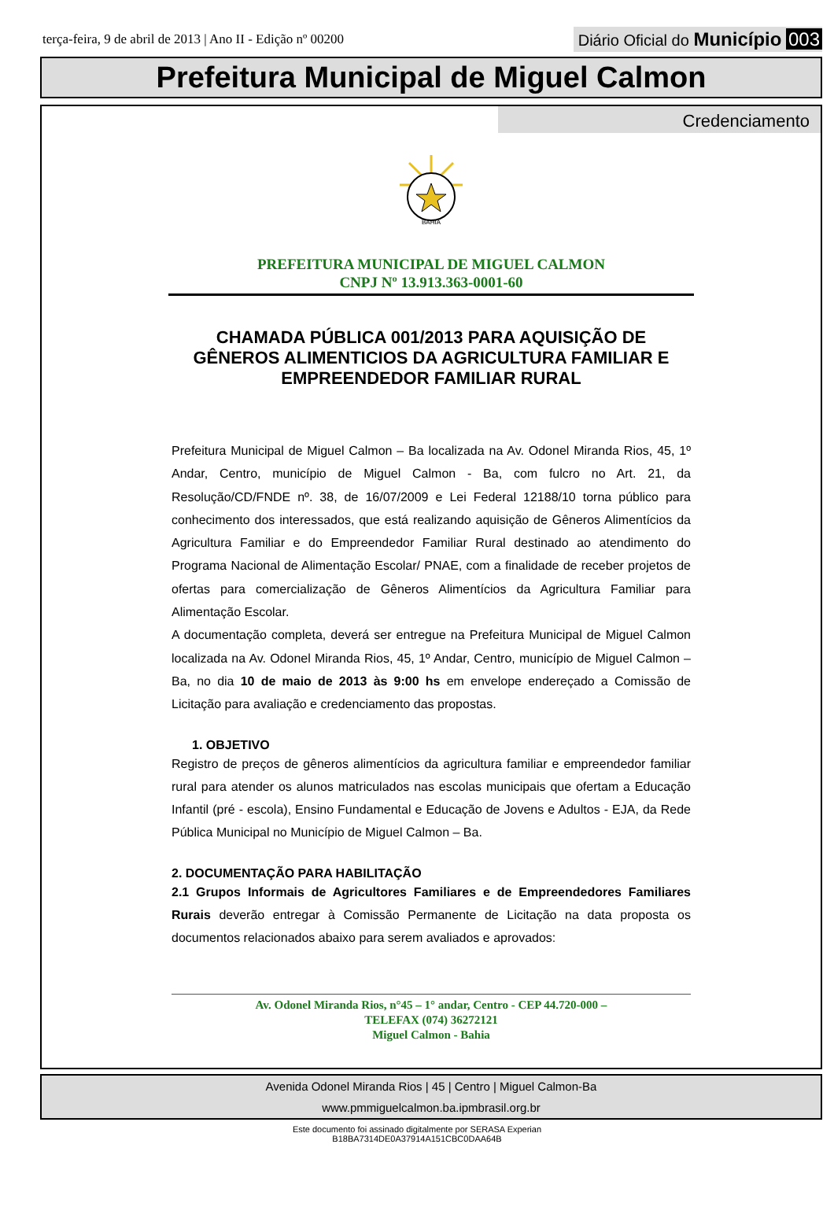terça-feira, 9 de abril de 2013 | Ano II - Edição nº 00200 Diário Oficial do Município 003
Prefeitura Municipal de Miguel Calmon
Credenciamento
BAHIA
PREFEITURA MUNICIPAL DE MIGUEL CALMON
CNPJ Nº 13.913.363-0001-60
CHAMADA PÚBLICA 001/2013 PARA AQUISIÇÃO DE GÊNEROS ALIMENTICIOS DA AGRICULTURA FAMILIAR E EMPREENDEDOR FAMILIAR RURAL
Prefeitura Municipal de Miguel Calmon – Ba localizada na Av. Odonel Miranda Rios, 45, 1º Andar, Centro, município de Miguel Calmon - Ba, com fulcro no Art. 21, da Resolução/CD/FNDE nº. 38, de 16/07/2009 e Lei Federal 12188/10 torna público para conhecimento dos interessados, que está realizando aquisição de Gêneros Alimentícios da Agricultura Familiar e do Empreendedor Familiar Rural destinado ao atendimento do Programa Nacional de Alimentação Escolar/ PNAE, com a finalidade de receber projetos de ofertas para comercialização de Gêneros Alimentícios da Agricultura Familiar para Alimentação Escolar.
A documentação completa, deverá ser entregue na Prefeitura Municipal de Miguel Calmon localizada na Av. Odonel Miranda Rios, 45, 1º Andar, Centro, município de Miguel Calmon – Ba, no dia 10 de maio de 2013 às 9:00 hs em envelope endereçado a Comissão de Licitação para avaliação e credenciamento das propostas.
1. OBJETIVO
Registro de preços de gêneros alimentícios da agricultura familiar e empreendedor familiar rural para atender os alunos matriculados nas escolas municipais que ofertam a Educação Infantil (pré - escola), Ensino Fundamental e Educação de Jovens e Adultos - EJA, da Rede Pública Municipal no Município de Miguel Calmon – Ba.
2. DOCUMENTAÇÃO PARA HABILITAÇÃO
2.1 Grupos Informais de Agricultores Familiares e de Empreendedores Familiares Rurais deverão entregar à Comissão Permanente de Licitação na data proposta os documentos relacionados abaixo para serem avaliados e aprovados:
Av. Odonel Miranda Rios, n°45 – 1° andar, Centro - CEP 44.720-000 –
TELEFAX (074) 36272121
Miguel Calmon - Bahia
Avenida Odonel Miranda Rios | 45 | Centro | Miguel Calmon-Ba
www.pmmiguelcalmon.ba.ipmbrasil.org.br
Este documento foi assinado digitalmente por SERASA Experian
B18BA7314DE0A37914A151CBC0DAA64B